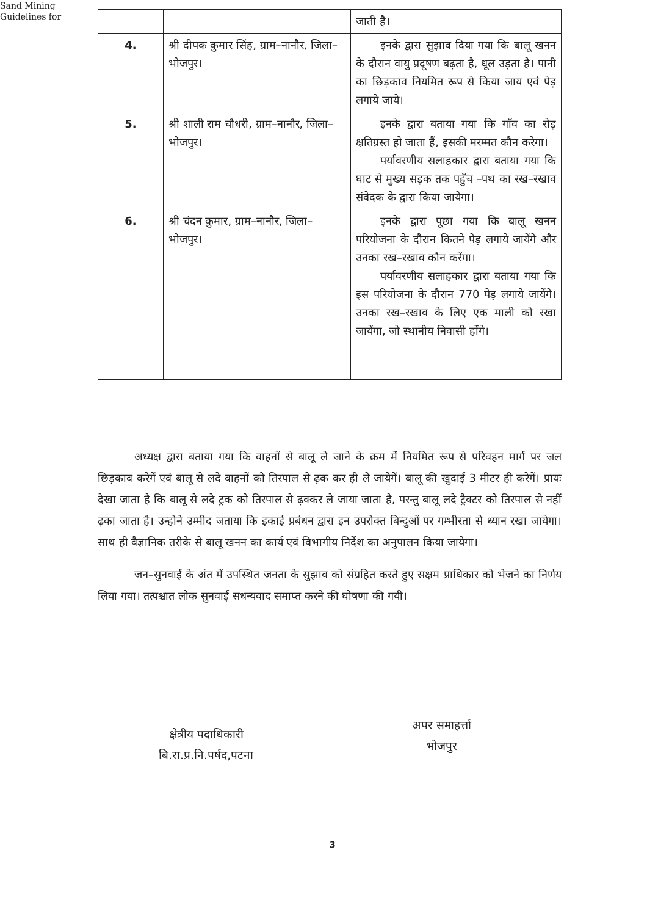Sand Mining
Guidelines for
| | | जाती है। |
| 4. | श्री दीपक कुमार सिंह, ग्राम–नानौर, जिला–भोजपुर। | इनके द्वारा सुझाव दिया गया कि बालू खनन के दौरान वायु प्रदूषण बढ़ता है, धूल उड़ता है। पानी का छिड़काव नियमित रूप से किया जाय एवं पेड़ लगाये जाये। |
| 5. | श्री शाली राम चौधरी, ग्राम–नानौर, जिला–भोजपुर। | इनके द्वारा बताया गया कि गाँव का रोड़ क्षतिग्रस्त हो जाता हैं, इसकी मरम्मत कौन करेगा। पर्यावरणीय सलाहकार द्वारा बताया गया कि घाट से मुख्य सड़क तक पहुँच –पथ का रख–रखाव संवेदक के द्वारा किया जायेगा। |
| 6. | श्री चंदन कुमार, ग्राम–नानौर, जिला–भोजपुर। | इनके द्वारा पूछा गया कि बालू खनन परियोजना के दौरान कितने पेड़ लगाये जायेंगे और उनका रख–रखाव कौन करेंगा। पर्यावरणीय सलाहकार द्वारा बताया गया कि इस परियोजना के दौरान 770 पेड़ लगाये जायेंगे। उनका रख–रखाव के लिए एक माली को रखा जायेंगा, जो स्थानीय निवासी होंगे। |
अध्यक्ष द्वारा बताया गया कि वाहनों से बालू ले जाने के क्रम में नियमित रूप से परिवहन मार्ग पर जल छिड़काव करेगें एवं बालू से लदे वाहनों को तिरपाल से ढ़क कर ही ले जायेगें। बालू की खुदाई 3 मीटर ही करेगें। प्रायः देखा जाता है कि बालू से लदे ट्रक को तिरपाल से ढ़क्कर ले जाया जाता है, परन्तु बालू लदे ट्रैक्टर को तिरपाल से नहीं ढ़का जाता है। उन्होने उम्मीद जताया कि इकाई प्रबंधन द्वारा इन उपरोक्त बिन्दुओं पर गम्भीरता से ध्यान रखा जायेगा। साथ ही वैज्ञानिक तरीके से बालू खनन का कार्य एवं विभागीय निर्देश का अनुपालन किया जायेगा।
जन–सुनवाई के अंत में उपस्थित जनता के सुझाव को संग्रहित करते हुए सक्षम प्राधिकार को भेजने का निर्णय लिया गया। तत्पश्चात लोक सुनवाई सधन्यवाद समाप्त करने की घोषणा की गयी।
क्षेत्रीय पदाधिकारी
बि.रा.प्र.नि.पर्षद,पटना
अपर समाहर्त्ता
भोजपुर
3